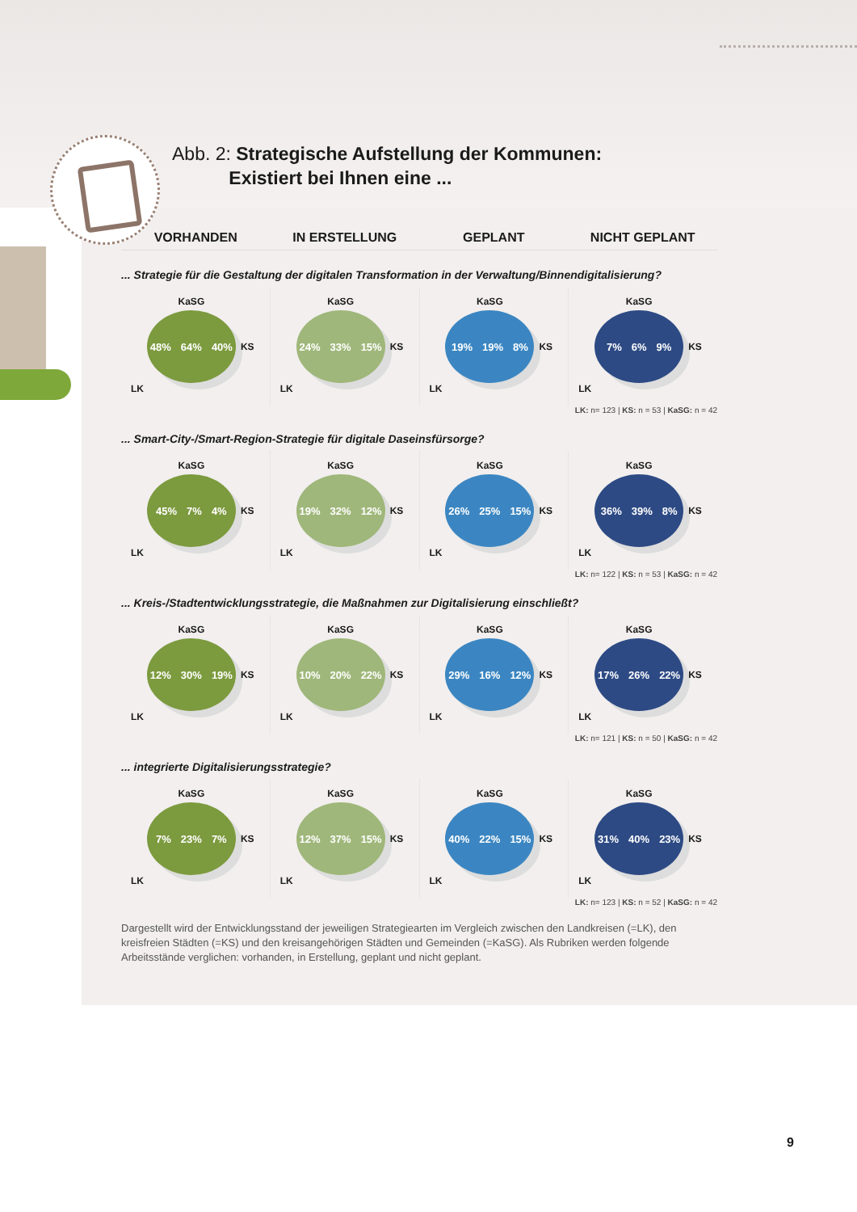Abb. 2: Strategische Aufstellung der Kommunen:
Existiert bei Ihnen eine ...
VORHANDEN IN ERSTELLUNG GEPLANT NICHT GEPLANT
... Strategie für die Gestaltung der digitalen Transformation in der Verwaltung/Binnendigitalisierung?
KaSG
48% 64% 40%
KS
LK
KaSG
24% 33% 15%
KS
LK
KaSG
19% 19% 8%
KS
LK
KaSG
7% 6% 9%
KS
LK
LK: n= 123 | KS: n = 53 | KaSG: n = 42
... Smart-City-/Smart-Region-Strategie für digitale Daseinsfürsorge?
KaSG
45% 7% 4%
KS
LK
KaSG
19% 32% 12%
KS
LK
KaSG
26% 25% 15%
KS
LK
KaSG
36% 39% 8%
KS
LK
LK: n= 122 | KS: n = 53 | KaSG: n = 42
... Kreis-/Stadtentwicklungsstrategie, die Maßnahmen zur Digitalisierung einschließt?
KaSG
12% 30% 19%
KS
LK
KaSG
10% 20% 22%
KS
LK
KaSG
29% 16% 12%
KS
LK
KaSG
17% 26% 22%
KS
LK
LK: n= 121 | KS: n = 50 | KaSG: n = 42
... integrierte Digitalisierungsstrategie?
KaSG
7% 23% 7%
KS
LK
KaSG
12% 37% 15%
KS
LK
KaSG
40% 22% 15%
KS
LK
KaSG
31% 40% 23%
KS
LK
LK: n= 123 | KS: n = 52 | KaSG: n = 42
Dargestellt wird der Entwicklungsstand der jeweiligen Strategiearten im Vergleich zwischen den Landkreisen (=LK), den kreisfreien Städten (=KS) und den kreisangehörigen Städten und Gemeinden (=KaSG). Als Rubriken werden folgende Arbeitsstände verglichen: vorhanden, in Erstellung, geplant und nicht geplant.
9